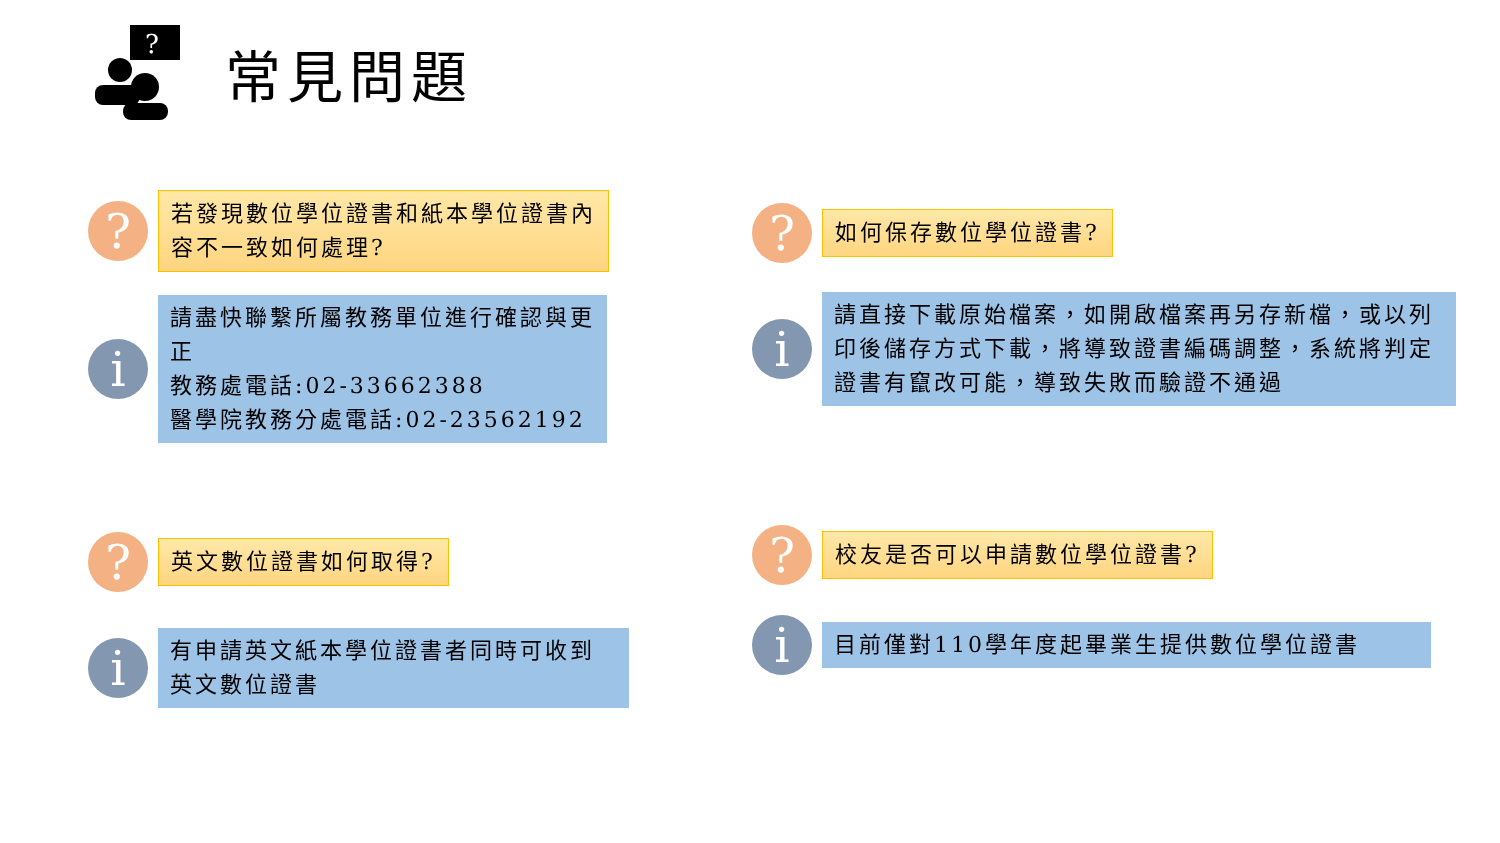?
常見問題
?
若發現數位學位證書和紙本學位證書內容不一致如何處理?
i
請盡快聯繫所屬教務單位進行確認與更正
教務處電話:02-33662388
醫學院教務分處電話:02-23562192
?
英文數位證書如何取得?
i
有申請英文紙本學位證書者同時可收到英文數位證書
?
如何保存數位學位證書?
i
請直接下載原始檔案，如開啟檔案再另存新檔，或以列印後儲存方式下載，將導致證書編碼調整，系統將判定證書有竄改可能，導致失敗而驗證不通過
?
校友是否可以申請數位學位證書?
i
目前僅對110學年度起畢業生提供數位學位證書